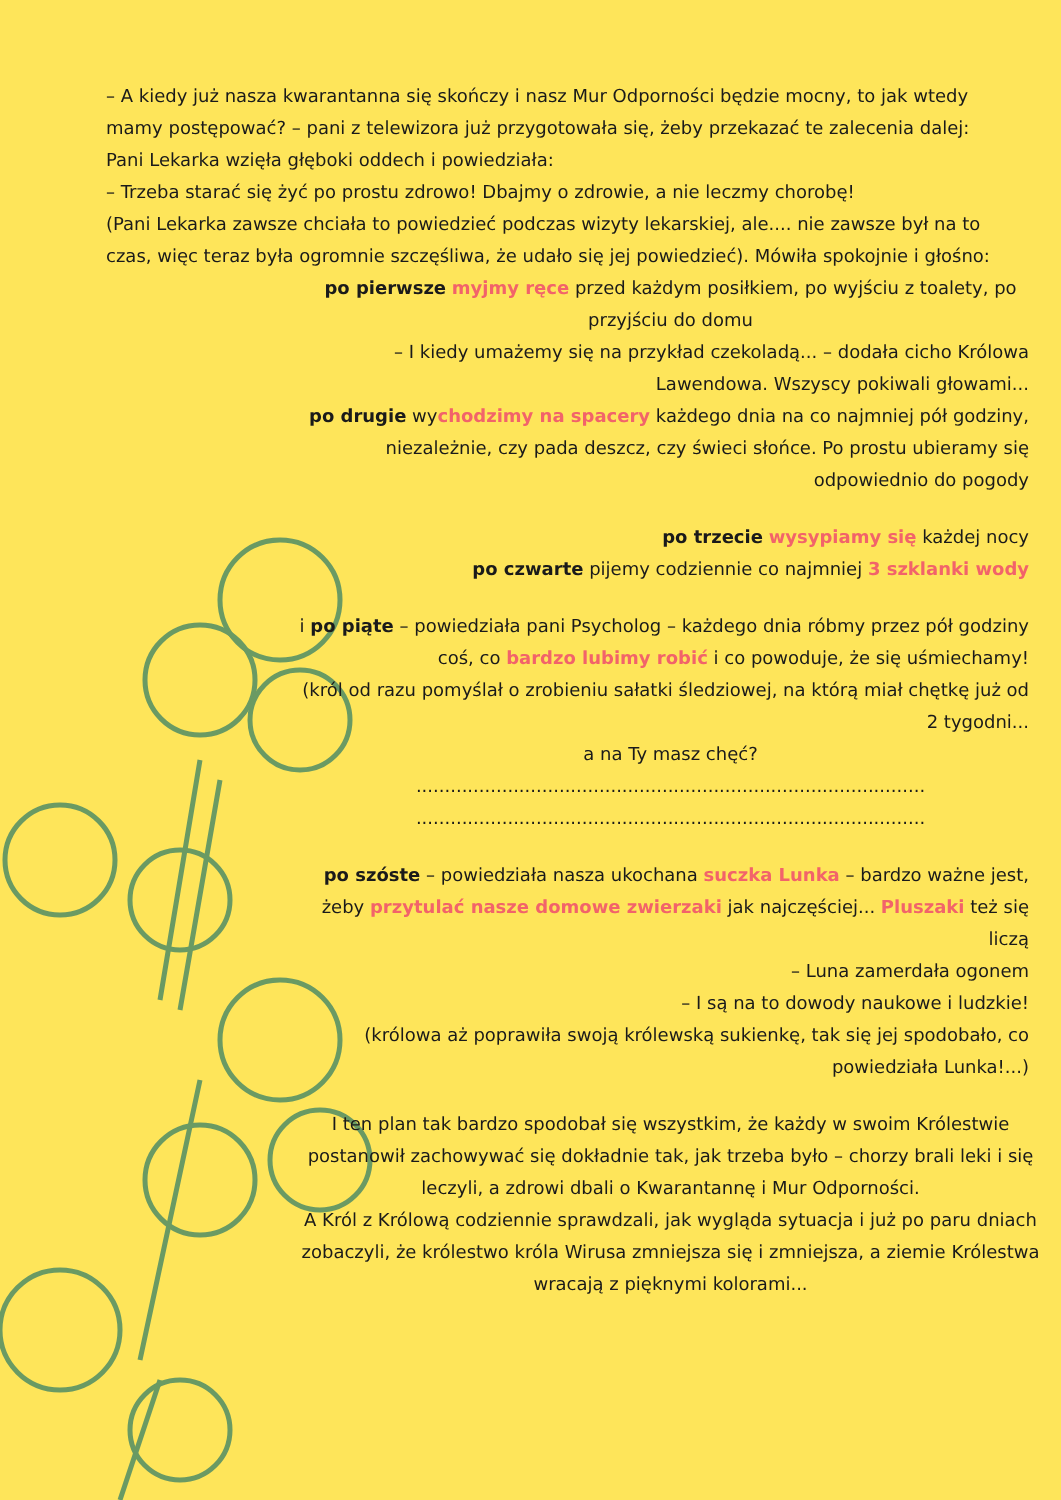– A kiedy już nasza kwarantanna się skończy i nasz Mur Odporności będzie mocny, to jak wtedy mamy postępować? – pani z telewizora już przygotowała się, żeby przekazać te zalecenia dalej:
Pani Lekarka wzięła głęboki oddech i powiedziała:
– Trzeba starać się żyć po prostu zdrowo! Dbajmy o zdrowie, a nie leczmy chorobę!
(Pani Lekarka zawsze chciała to powiedzieć podczas wizyty lekarskiej, ale.... nie zawsze był na to czas, więc teraz była ogromnie szczęśliwa, że udało się jej powiedzieć). Mówiła spokojnie i głośno:
po pierwsze myjmy ręce przed każdym posiłkiem, po wyjściu z toalety, po przyjściu do domu
– I kiedy umażemy się na przykład czekoladą... – dodała cicho Królowa Lawendowa. Wszyscy pokiwali głowami...
po drugie wychodzimy na spacery każdego dnia na co najmniej pół godziny, niezależnie, czy pada deszcz, czy świeci słońce. Po prostu ubieramy się odpowiednio do pogody
po trzecie wysypiamy się każdej nocy
po czwarte pijemy codziennie co najmniej 3 szklanki wody
i po piąte – powiedziała pani Psycholog – każdego dnia róbmy przez pół godziny coś, co bardzo lubimy robić i co powoduje, że się uśmiechamy!
(król od razu pomyślał o zrobieniu sałatki śledziowej, na którą miał chętkę już od 2 tygodni...
a na Ty masz chęć?
.........................................................................................
.........................................................................................
po szóste – powiedziała nasza ukochana suczka Lunka – bardzo ważne jest, żeby przytulać nasze domowe zwierzaki jak najczęściej... Pluszaki też się liczą
– Luna zamerdała ogonem
– I są na to dowody naukowe i ludzkie!
(królowa aż poprawiła swoją królewską sukienkę, tak się jej spodobało, co powiedziała Lunka!...)
I ten plan tak bardzo spodobał się wszystkim, że każdy w swoim Królestwie postanowił zachowywać się dokładnie tak, jak trzeba było – chorzy brali leki i się leczyli, a zdrowi dbali o Kwarantannę i Mur Odporności.
A Król z Królową codziennie sprawdzali, jak wygląda sytuacja i już po paru dniach zobaczyli, że królestwo króla Wirusa zmniejsza się i zmniejsza, a ziemie Królestwa wracają z pięknymi kolorami...